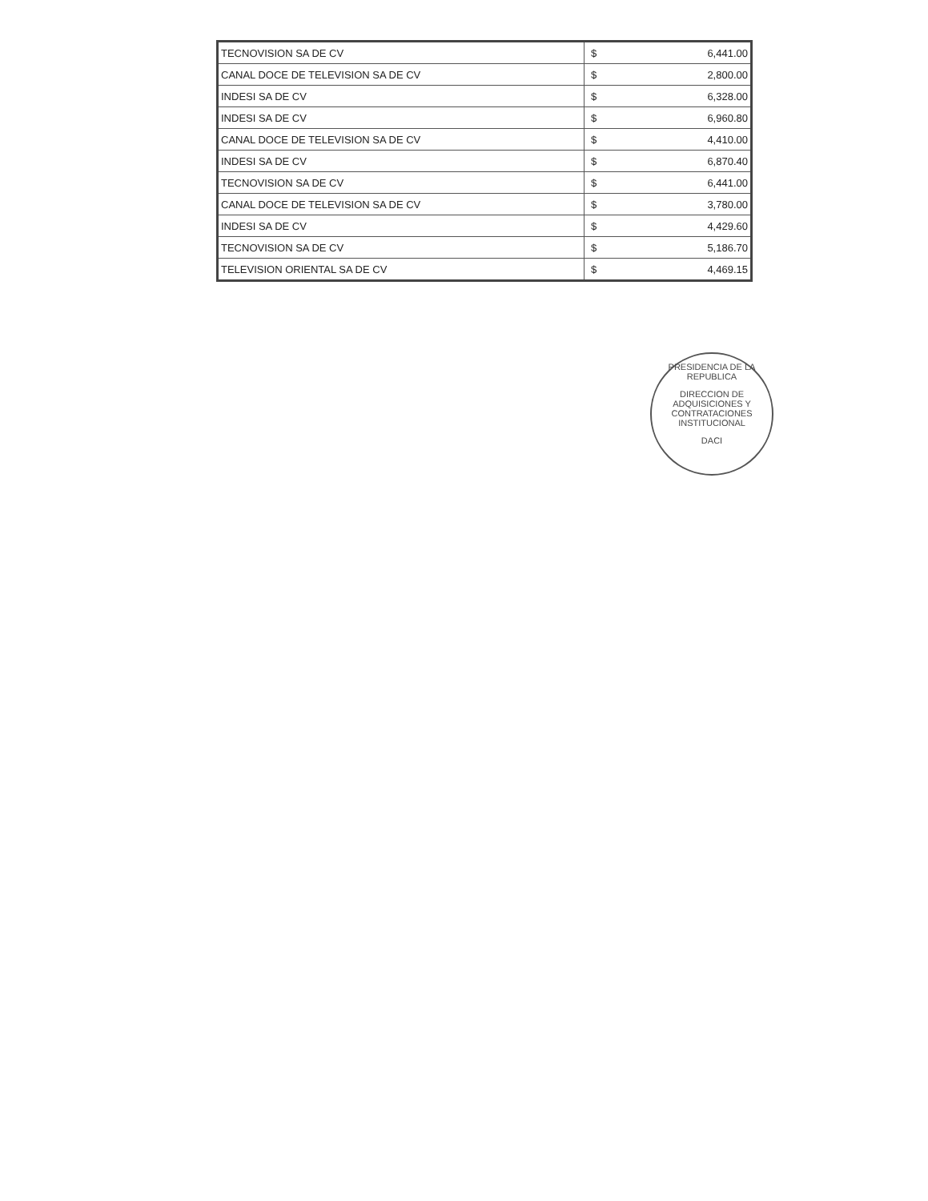| TECNOVISION SA DE CV | $ | 6,441.00 |
| CANAL DOCE DE TELEVISION SA DE CV | $ | 2,800.00 |
| INDESI SA DE CV | $ | 6,328.00 |
| INDESI SA DE CV | $ | 6,960.80 |
| CANAL DOCE DE TELEVISION SA DE CV | $ | 4,410.00 |
| INDESI SA DE CV | $ | 6,870.40 |
| TECNOVISION SA DE CV | $ | 6,441.00 |
| CANAL DOCE DE TELEVISION SA DE CV | $ | 3,780.00 |
| INDESI SA DE CV | $ | 4,429.60 |
| TECNOVISION SA DE CV | $ | 5,186.70 |
| TELEVISION ORIENTAL SA DE CV | $ | 4,469.15 |
PRESIDENCIA DE LA REPUBLICA
DIRECCION DE ADQUISICIONES Y CONTRATACIONES INSTITUCIONAL
DACI